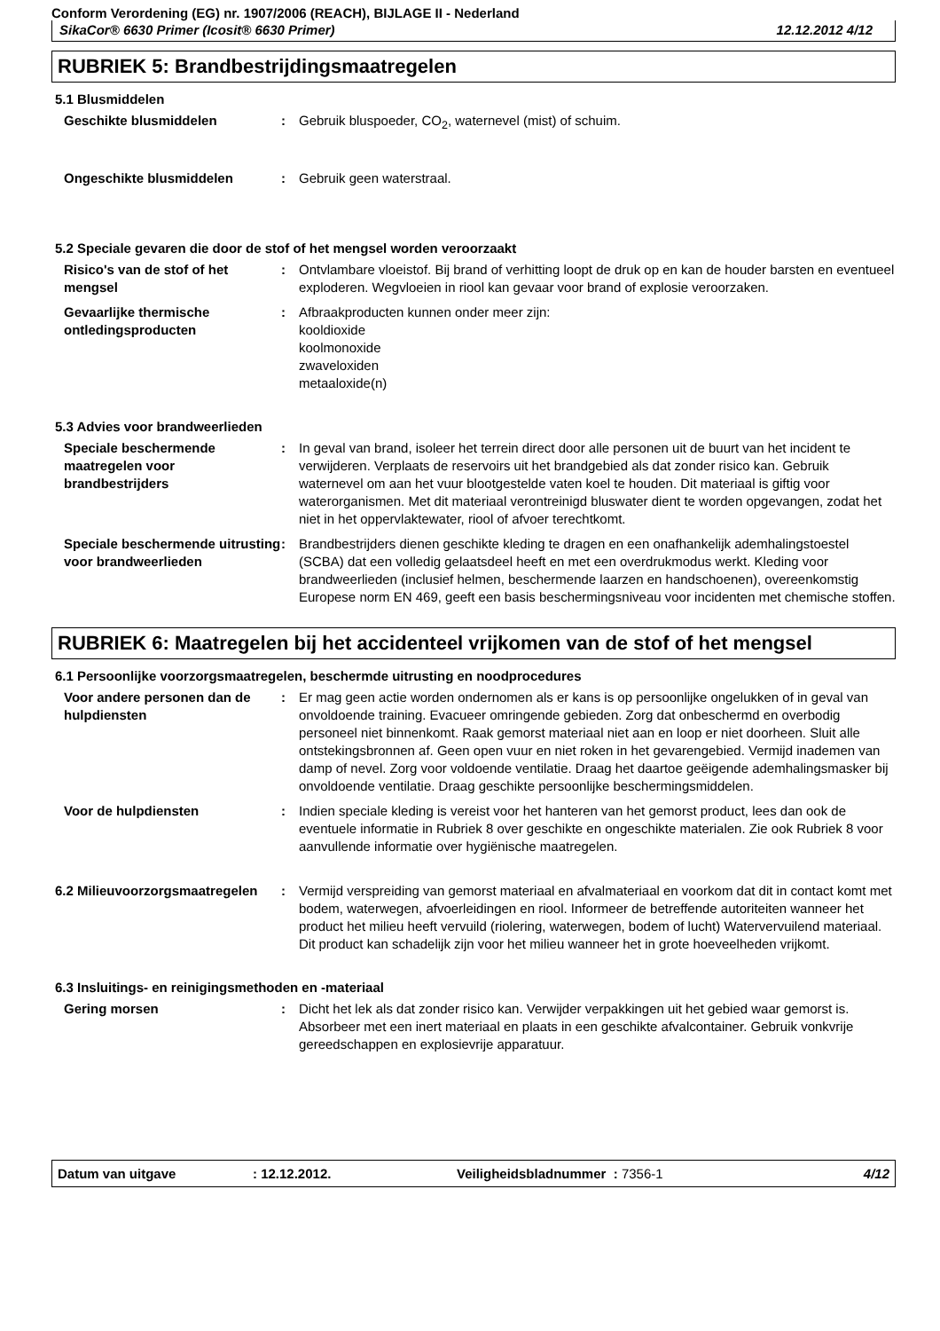Conform Verordening (EG) nr. 1907/2006 (REACH), BIJLAGE II - Nederland
SikaCor® 6630 Primer (Icosit® 6630 Primer) 12.12.2012 4/12
RUBRIEK 5: Brandbestrijdingsmaatregelen
5.1 Blusmiddelen
Geschikte blusmiddelen : Gebruik bluspoeder, CO<sub>2</sub>, waternevel (mist) of schuim.
Ongeschikte blusmiddelen : Gebruik geen waterstraal.
5.2 Speciale gevaren die door de stof of het mengsel worden veroorzaakt
Risico's van de stof of het mengsel
: Ontvlambare vloeistof. Bij brand of verhitting loopt de druk op en kan de houder barsten en eventueel exploderen. Wegvloeien in riool kan gevaar voor brand of explosie veroorzaken.
Gevaarlijke thermische ontledingsproducten
: Afbraakproducten kunnen onder meer zijn:
kooldioxide
koolmonoxide
zwaveloxiden
metaaloxide(n)
5.3 Advies voor brandweerlieden
Speciale beschermende maatregelen voor brandbestrijders
: In geval van brand, isoleer het terrein direct door alle personen uit de buurt van het incident te verwijderen. Verplaats de reservoirs uit het brandgebied als dat zonder risico kan. Gebruik waternevel om aan het vuur blootgestelde vaten koel te houden. Dit materiaal is giftig voor waterorganismen. Met dit materiaal verontreinigd bluswater dient te worden opgevangen, zodat het niet in het oppervlaktewater, riool of afvoer terechtkomt.
Speciale beschermende uitrusting voor brandweerlieden
: Brandbestrijders dienen geschikte kleding te dragen en een onafhankelijk ademhalingstoestel (SCBA) dat een volledig gelaatsdeel heeft en met een overdrukmodus werkt. Kleding voor brandweerlieden (inclusief helmen, beschermende laarzen en handschoenen), overeenkomstig Europese norm EN 469, geeft een basis beschermingsniveau voor incidenten met chemische stoffen.
RUBRIEK 6: Maatregelen bij het accidenteel vrijkomen van de stof of het mengsel
6.1 Persoonlijke voorzorgsmaatregelen, beschermde uitrusting en noodprocedures
Voor andere personen dan de hulpdiensten
: Er mag geen actie worden ondernomen als er kans is op persoonlijke ongelukken of in geval van onvoldoende training. Evacueer omringende gebieden. Zorg dat onbeschermd en overbodig personeel niet binnenkomt. Raak gemorst materiaal niet aan en loop er niet doorheen. Sluit alle ontstekingsbronnen af. Geen open vuur en niet roken in het gevarengebied. Vermijd inademen van damp of nevel. Zorg voor voldoende ventilatie. Draag het daartoe geëigende ademhalingsmasker bij onvoldoende ventilatie. Draag geschikte persoonlijke beschermingsmiddelen.
Voor de hulpdiensten : Indien speciale kleding is vereist voor het hanteren van het gemorst product, lees dan ook de eventuele informatie in Rubriek 8 over geschikte en ongeschikte materialen. Zie ook Rubriek 8 voor aanvullende informatie over hygiënische maatregelen.
6.2 Milieuvoorzorgsmaatregelen
: Vermijd verspreiding van gemorst materiaal en afvalmateriaal en voorkom dat dit in contact komt met bodem, waterwegen, afvoerleidingen en riool. Informeer de betreffende autoriteiten wanneer het product het milieu heeft vervuild (riolering, waterwegen, bodem of lucht) Watervervuilend materiaal. Dit product kan schadelijk zijn voor het milieu wanneer het in grote hoeveelheden vrijkomt.
6.3 Insluitings- en reinigingsmethoden en -materiaal
Gering morsen : Dicht het lek als dat zonder risico kan. Verwijder verpakkingen uit het gebied waar gemorst is. Absorbeer met een inert materiaal en plaats in een geschikte afvalcontainer. Gebruik vonkvrije gereedschappen en explosievrije apparatuur.
Datum van uitgave: 12.12.2012. Veiligheidsbladnummer : 7356-1 4/12